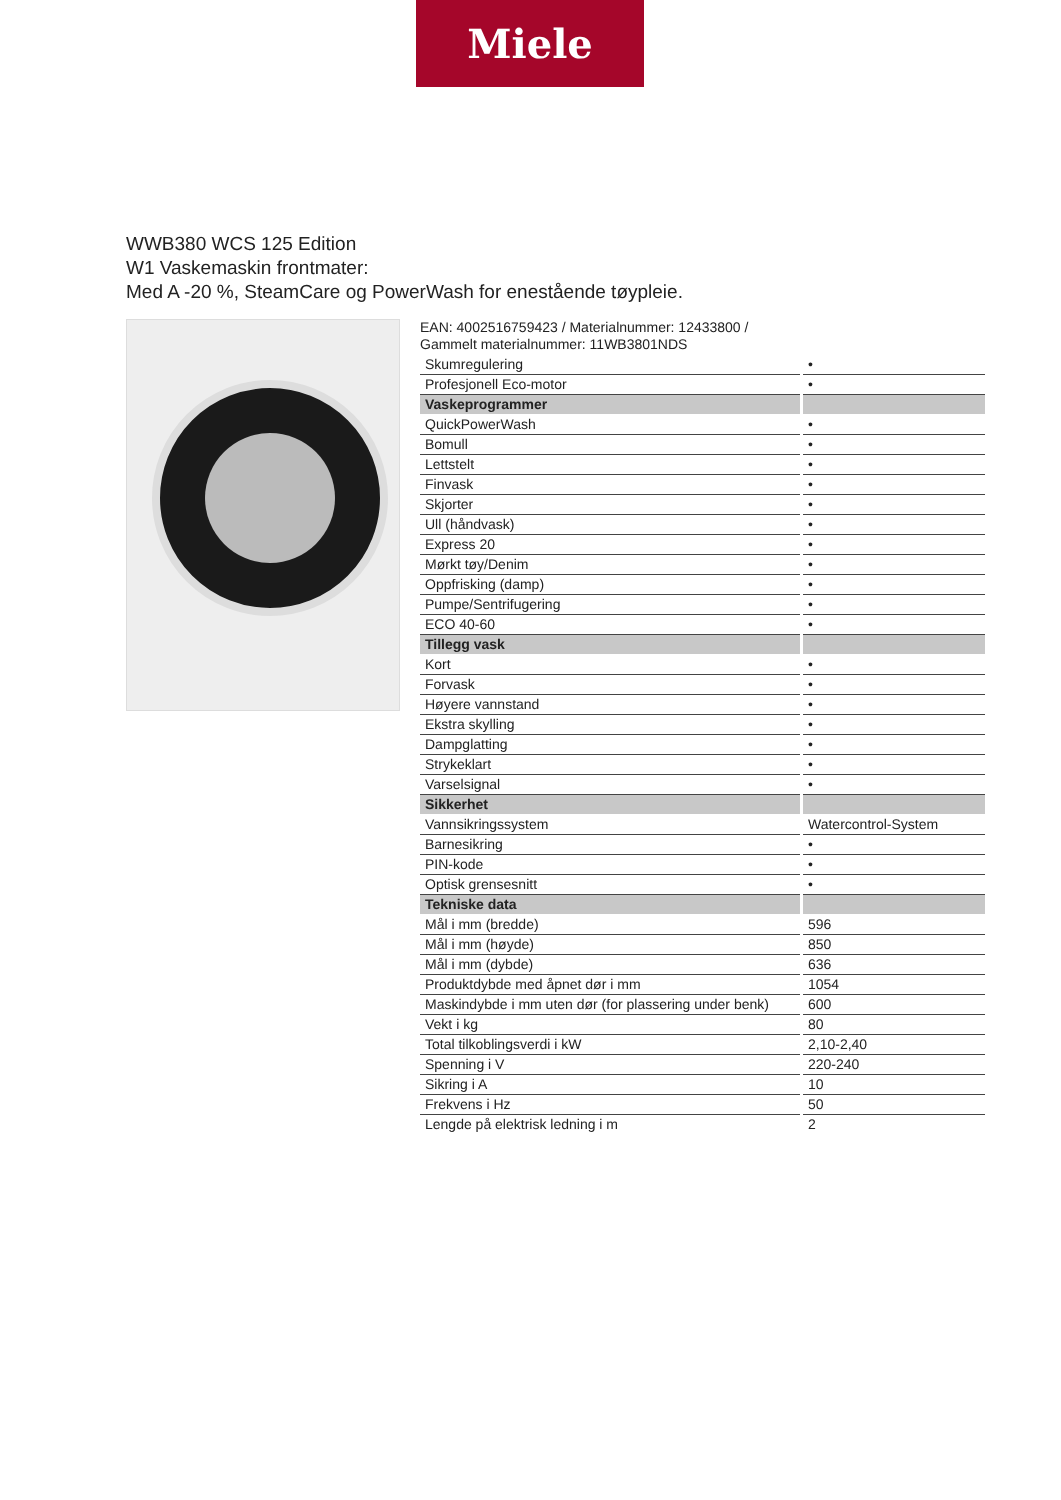Miele
WWB380 WCS 125 Edition
W1 Vaskemaskin frontmater:
Med A -20 %, SteamCare og PowerWash for enestående tøypleie.
EAN: 4002516759423 / Materialnummer: 12433800 /
Gammelt materialnummer: 11WB3801NDS
| Skumregulering | • |
| Profesjonell Eco-motor | • |
| Vaskeprogrammer | |
| QuickPowerWash | • |
| Bomull | • |
| Lettstelt | • |
| Finvask | • |
| Skjorter | • |
| Ull (håndvask) | • |
| Express 20 | • |
| Mørkt tøy/Denim | • |
| Oppfrisking (damp) | • |
| Pumpe/Sentrifugering | • |
| ECO 40-60 | • |
| Tillegg vask | |
| Kort | • |
| Forvask | • |
| Høyere vannstand | • |
| Ekstra skylling | • |
| Dampglatting | • |
| Strykeklart | • |
| Varselsignal | • |
| Sikkerhet | |
| Vannsikringssystem | Watercontrol-System |
| Barnesikring | • |
| PIN-kode | • |
| Optisk grensesnitt | • |
| Tekniske data | |
| Mål i mm (bredde) | 596 |
| Mål i mm (høyde) | 850 |
| Mål i mm (dybde) | 636 |
| Produktdybde med åpnet dør i mm | 1054 |
| Maskindybde i mm uten dør (for plassering under benk) | 600 |
| Vekt i kg | 80 |
| Total tilkoblingsverdi i kW | 2,10-2,40 |
| Spenning i V | 220-240 |
| Sikring i A | 10 |
| Frekvens i Hz | 50 |
| Lengde på elektrisk ledning i m | 2 |